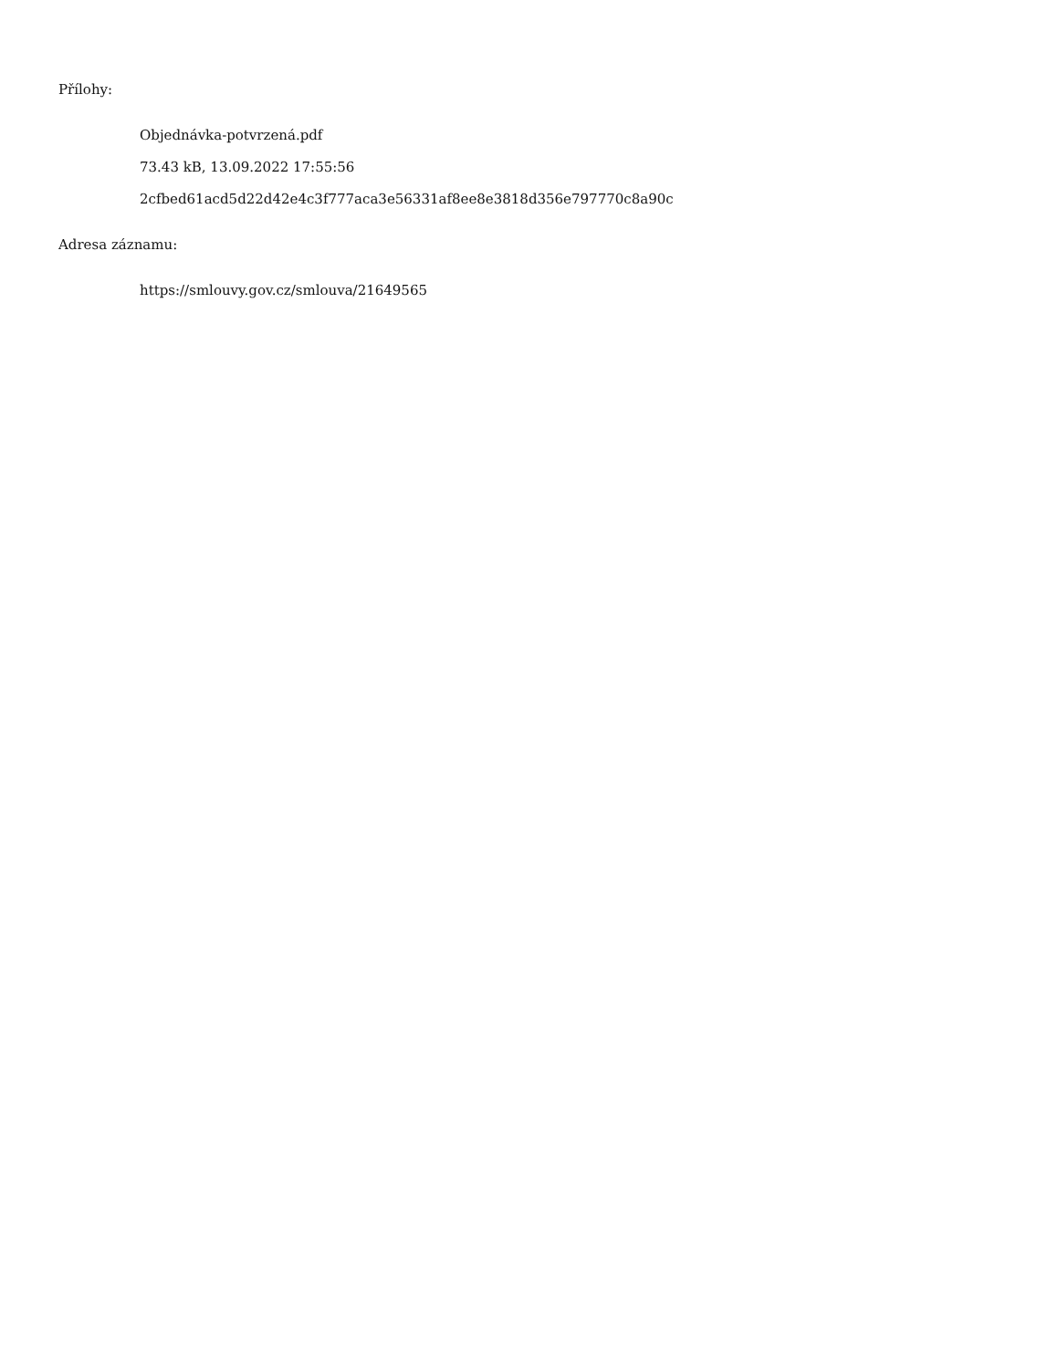Přílohy:
Objednávka-potvrzená.pdf
73.43 kB, 13.09.2022 17:55:56
2cfbed61acd5d22d42e4c3f777aca3e56331af8ee8e3818d356e797770c8a90c
Adresa záznamu:
https://smlouvy.gov.cz/smlouva/21649565